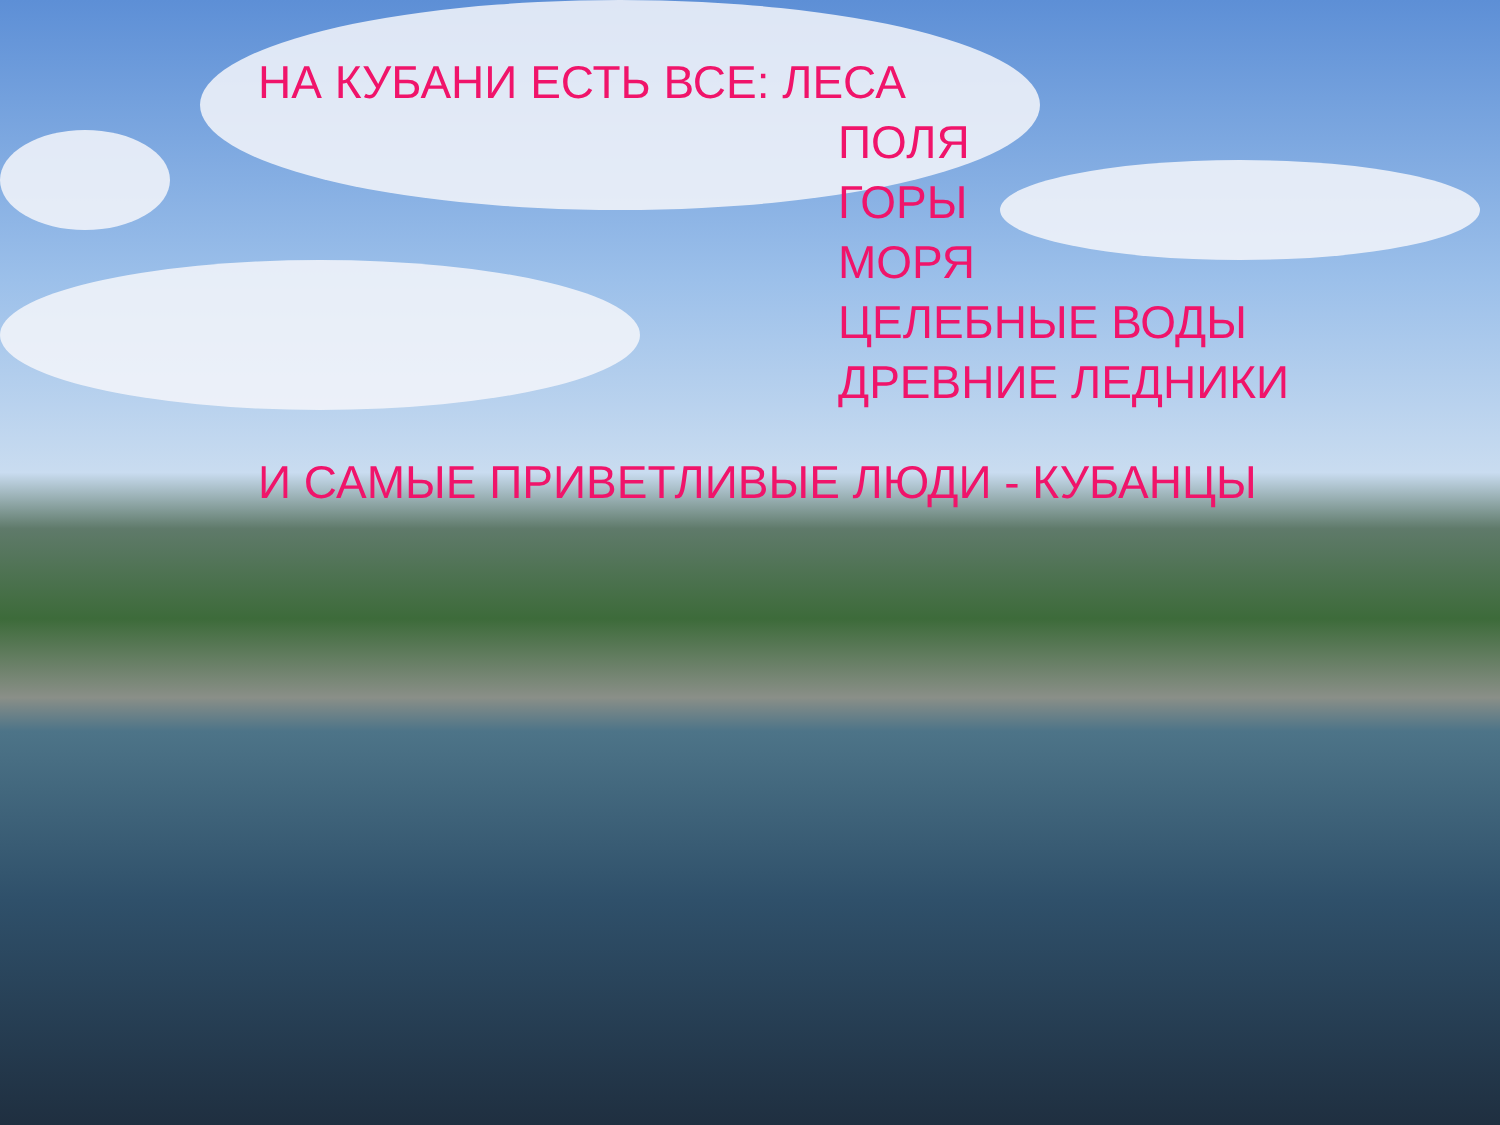НА КУБАНИ ЕСТЬ ВСЕ: ЛЕСА
ПОЛЯ
ГОРЫ
МОРЯ
ЦЕЛЕБНЫЕ ВОДЫ
ДРЕВНИЕ ЛЕДНИКИ
И САМЫЕ ПРИВЕТЛИВЫЕ ЛЮДИ - КУБАНЦЫ